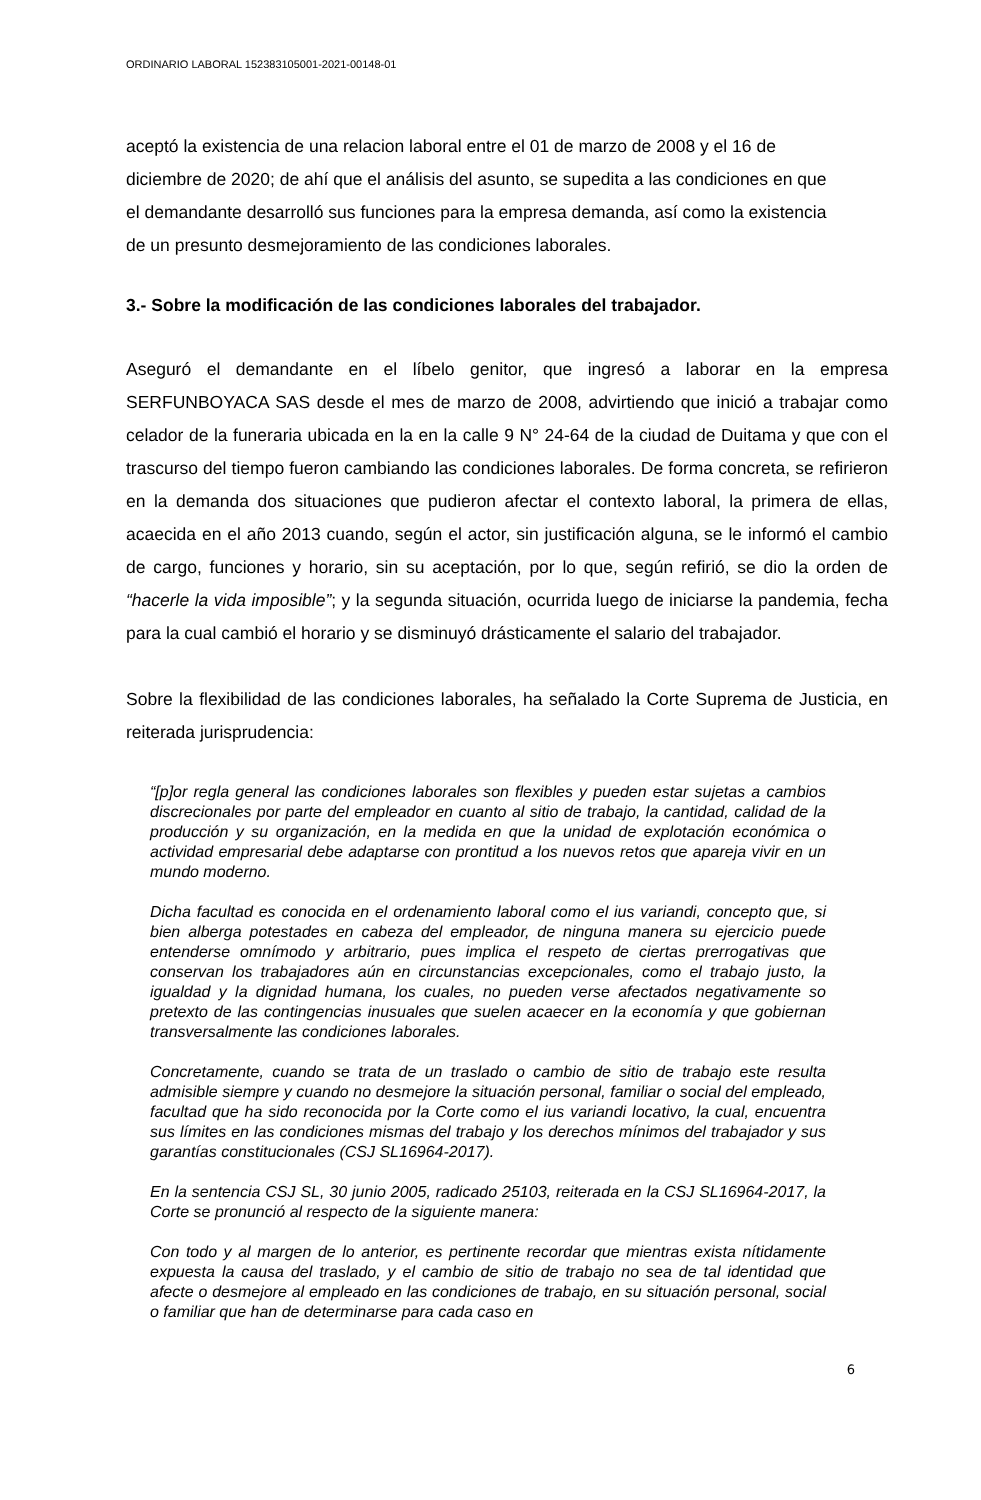ORDINARIO LABORAL 152383105001-2021-00148-01
aceptó la existencia de una relacion laboral entre el 01 de marzo de 2008 y el 16 de diciembre de 2020; de ahí que el análisis del asunto, se supedita a las condiciones en que el demandante desarrolló sus funciones para la empresa demanda, así como la existencia de un presunto desmejoramiento de las condiciones laborales.
3.- Sobre la modificación de las condiciones laborales del trabajador.
Aseguró el demandante en el líbelo genitor, que ingresó a laborar en la empresa SERFUNBOYACA SAS desde el mes de marzo de 2008, advirtiendo que inició a trabajar como celador de la funeraria ubicada en la en la calle 9 N° 24-64 de la ciudad de Duitama y que con el trascurso del tiempo fueron cambiando las condiciones laborales. De forma concreta, se refirieron en la demanda dos situaciones que pudieron afectar el contexto laboral, la primera de ellas, acaecida en el año 2013 cuando, según el actor, sin justificación alguna, se le informó el cambio de cargo, funciones y horario, sin su aceptación, por lo que, según refirió, se dio la orden de “hacerle la vida imposible”; y la segunda situación, ocurrida luego de iniciarse la pandemia, fecha para la cual cambió el horario y se disminuyó drásticamente el salario del trabajador.
Sobre la flexibilidad de las condiciones laborales, ha señalado la Corte Suprema de Justicia, en reiterada jurisprudencia:
“[p]or regla general las condiciones laborales son flexibles y pueden estar sujetas a cambios discrecionales por parte del empleador en cuanto al sitio de trabajo, la cantidad, calidad de la producción y su organización, en la medida en que la unidad de explotación económica o actividad empresarial debe adaptarse con prontitud a los nuevos retos que apareja vivir en un mundo moderno.
Dicha facultad es conocida en el ordenamiento laboral como el ius variandi, concepto que, si bien alberga potestades en cabeza del empleador, de ninguna manera su ejercicio puede entenderse omnímodo y arbitrario, pues implica el respeto de ciertas prerrogativas que conservan los trabajadores aún en circunstancias excepcionales, como el trabajo justo, la igualdad y la dignidad humana, los cuales, no pueden verse afectados negativamente so pretexto de las contingencias inusuales que suelen acaecer en la economía y que gobiernan transversalmente las condiciones laborales.
Concretamente, cuando se trata de un traslado o cambio de sitio de trabajo este resulta admisible siempre y cuando no desmejore la situación personal, familiar o social del empleado, facultad que ha sido reconocida por la Corte como el ius variandi locativo, la cual, encuentra sus límites en las condiciones mismas del trabajo y los derechos mínimos del trabajador y sus garantías constitucionales (CSJ SL16964-2017).
En la sentencia CSJ SL, 30 junio 2005, radicado 25103, reiterada en la CSJ SL16964-2017, la Corte se pronunció al respecto de la siguiente manera:
Con todo y al margen de lo anterior, es pertinente recordar que mientras exista nítidamente expuesta la causa del traslado, y el cambio de sitio de trabajo no sea de tal identidad que afecte o desmejore al empleado en las condiciones de trabajo, en su situación personal, social o familiar que han de determinarse para cada caso en
6